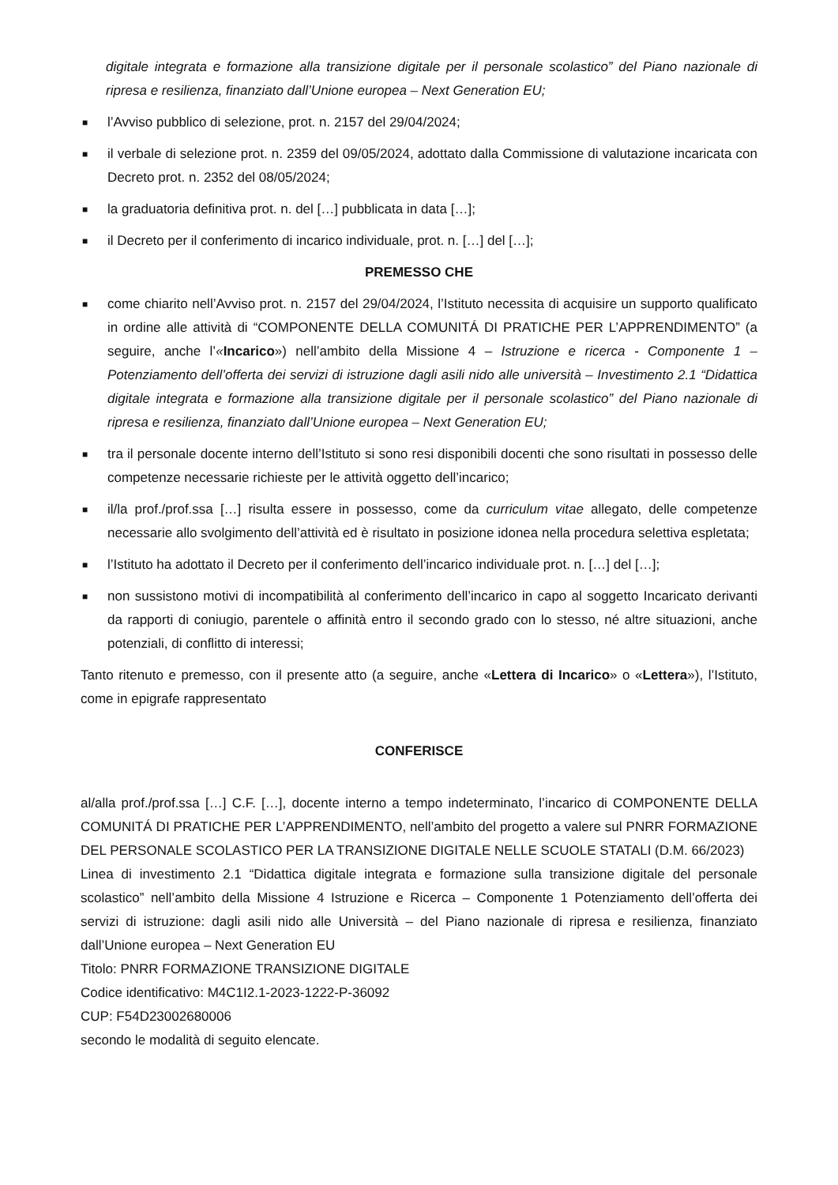digitale integrata e formazione alla transizione digitale per il personale scolastico” del Piano nazionale di ripresa e resilienza, finanziato dall’Unione europea – Next Generation EU;
■ l’Avviso pubblico di selezione, prot. n. 2157 del 29/04/2024;
■ il verbale di selezione prot. n. 2359 del 09/05/2024, adottato dalla Commissione di valutazione incaricata con Decreto prot. n. 2352 del 08/05/2024;
■ la graduatoria definitiva prot. n. del […] pubblicata in data […];
■ il Decreto per il conferimento di incarico individuale, prot. n. […] del […];
PREMESSO CHE
■ come chiarito nell’Avviso prot. n. 2157 del 29/04/2024, l’Istituto necessita di acquisire un supporto qualificato in ordine alle attività di “COMPONENTE DELLA COMUNITÁ DI PRATICHE PER L’APPRENDIMENTO” (a seguire, anche l’«Incarico») nell’ambito della Missione 4 – Istruzione e ricerca - Componente 1 – Potenziamento dell’offerta dei servizi di istruzione dagli asili nido alle università – Investimento 2.1 “Didattica digitale integrata e formazione alla transizione digitale per il personale scolastico” del Piano nazionale di ripresa e resilienza, finanziato dall’Unione europea – Next Generation EU;
■ tra il personale docente interno dell’Istituto si sono resi disponibili docenti che sono risultati in possesso delle competenze necessarie richieste per le attività oggetto dell’incarico;
■ il/la prof./prof.ssa […] risulta essere in possesso, come da curriculum vitae allegato, delle competenze necessarie allo svolgimento dell’attività ed è risultato in posizione idonea nella procedura selettiva espletata;
■ l’Istituto ha adottato il Decreto per il conferimento dell’incarico individuale prot. n. […] del […];
■ non sussistono motivi di incompatibilità al conferimento dell’incarico in capo al soggetto Incaricato derivanti da rapporti di coniugio, parentele o affinità entro il secondo grado con lo stesso, né altre situazioni, anche potenziali, di conflitto di interessi;
Tanto ritenuto e premesso, con il presente atto (a seguire, anche «Lettera di Incarico» o «Lettera»), l’Istituto, come in epigrafe rappresentato
CONFERISCE
al/alla prof./prof.ssa […] C.F. […], docente interno a tempo indeterminato, l’incarico di COMPONENTE DELLA COMUNITÁ DI PRATICHE PER L’APPRENDIMENTO, nell’ambito del progetto a valere sul PNRR FORMAZIONE DEL PERSONALE SCOLASTICO PER LA TRANSIZIONE DIGITALE NELLE SCUOLE STATALI (D.M. 66/2023)
Linea di investimento 2.1 “Didattica digitale integrata e formazione sulla transizione digitale del personale scolastico” nell’ambito della Missione 4 Istruzione e Ricerca – Componente 1 Potenziamento dell’offerta dei servizi di istruzione: dagli asili nido alle Università – del Piano nazionale di ripresa e resilienza, finanziato dall’Unione europea – Next Generation EU
Titolo: PNRR FORMAZIONE TRANSIZIONE DIGITALE
Codice identificativo: M4C1I2.1-2023-1222-P-36092
CUP: F54D23002680006
secondo le modalità di seguito elencate.